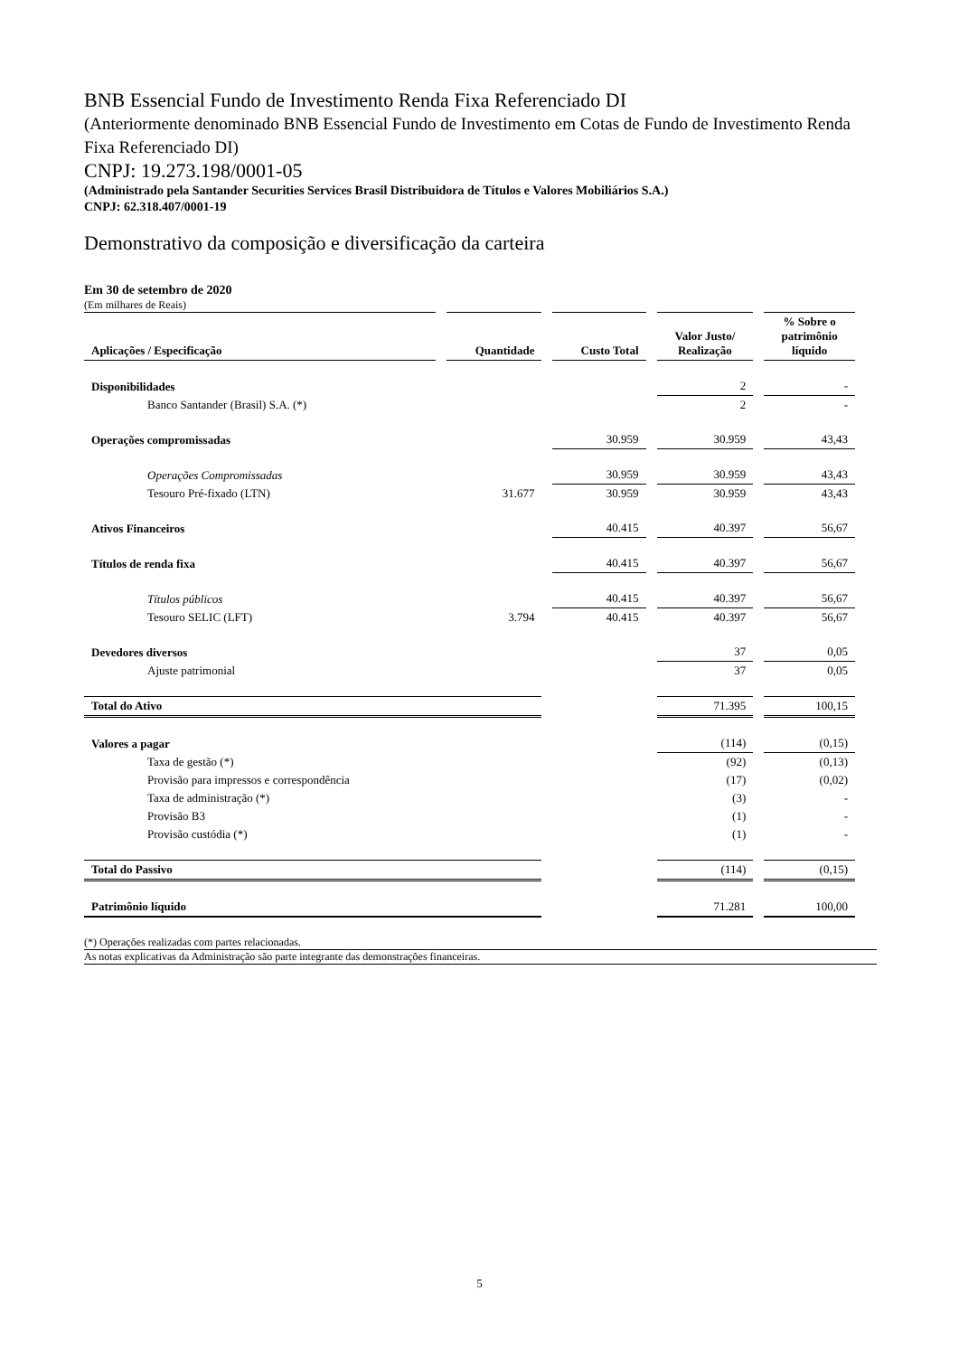BNB Essencial Fundo de Investimento Renda Fixa Referenciado DI
(Anteriormente denominado BNB Essencial Fundo de Investimento em Cotas de Fundo de Investimento Renda Fixa Referenciado DI)
CNPJ: 19.273.198/0001-05
(Administrado pela Santander Securities Services Brasil Distribuidora de Títulos e Valores Mobiliários S.A.)
CNPJ: 62.318.407/0001-19
Demonstrativo da composição e diversificação da carteira
Em 30 de setembro de 2020
(Em milhares de Reais)
| Aplicações / Especificação | Quantidade | Custo Total | Valor Justo/ Realização | % Sobre o patrimônio líquido |
| --- | --- | --- | --- | --- |
| Disponibilidades | | | 2 | - |
| Banco Santander (Brasil) S.A. (*) | | | 2 | - |
| Operações compromissadas | | 30.959 | 30.959 | 43,43 |
| Operações Compromissadas | | 30.959 | 30.959 | 43,43 |
| Tesouro Pré-fixado (LTN) | 31.677 | 30.959 | 30.959 | 43,43 |
| Ativos Financeiros | | 40.415 | 40.397 | 56,67 |
| Títulos de renda fixa | | 40.415 | 40.397 | 56,67 |
| Títulos públicos | | 40.415 | 40.397 | 56,67 |
| Tesouro SELIC (LFT) | 3.794 | 40.415 | 40.397 | 56,67 |
| Devedores diversos | | | 37 | 0,05 |
| Ajuste patrimonial | | | 37 | 0,05 |
| Total do Ativo | | | 71.395 | 100,15 |
| Valores a pagar | | | (114) | (0,15) |
| Taxa de gestão (*) | | | (92) | (0,13) |
| Provisão para impressos e correspondência | | | (17) | (0,02) |
| Taxa de administração (*) | | | (3) | - |
| Provisão B3 | | | (1) | - |
| Provisão custódia (*) | | | (1) | - |
| Total do Passivo | | | (114) | (0,15) |
| Patrimônio líquido | | | 71.281 | 100,00 |
(*) Operações realizadas com partes relacionadas.
As notas explicativas da Administração são parte integrante das demonstrações financeiras.
5